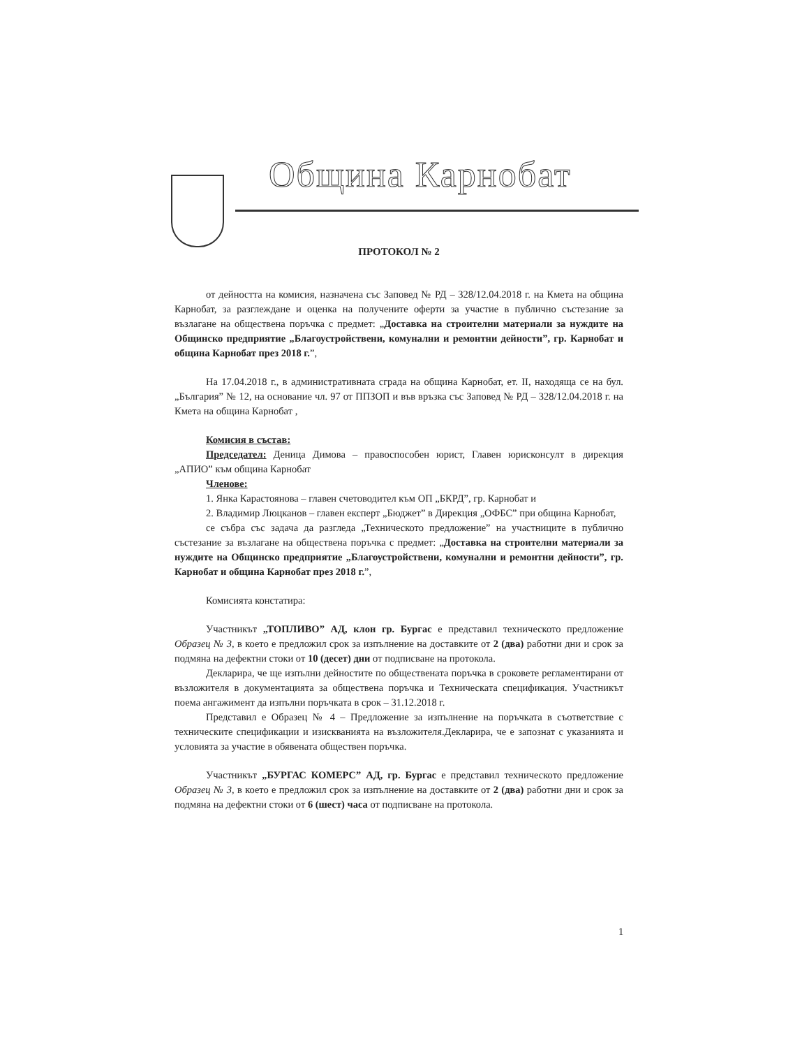Община Карнобат
ПРОТОКОЛ № 2
от дейността на комисия, назначена със Заповед № РД – 328/12.04.2018 г. на Кмета на община Карнобат, за разглеждане и оценка на получените оферти за участие в публично състезание за възлагане на обществена поръчка с предмет: „Доставка на строителни материали за нуждите на Общинско предприятие „Благоустройствени, комунални и ремонтни дейности”, гр. Карнобат и община Карнобат през 2018 г.”,
На 17.04.2018 г., в административната сграда на община Карнобат, ет. II, находяща се на бул. „България” № 12, на основание чл. 97 от ППЗОП и във връзка със Заповед № РД – 328/12.04.2018 г. на Кмета на община Карнобат ,
Комисия в състав:
Председател: Деница Димова – правоспособен юрист, Главен юрисконсулт в дирекция „АПИО” към община Карнобат
Членове:
1. Янка Карастоянова – главен счетоводител към ОП „БКРД”, гр. Карнобат и
2. Владимир Люцканов – главен експерт „Бюджет” в Дирекция „ОФБС” при община Карнобат,
се събра със задача да разгледа „Техническото предложение” на участниците в публично състезание за възлагане на обществена поръчка с предмет: „Доставка на строителни материали за нуждите на Общинско предприятие „Благоустройствени, комунални и ремонтни дейности”, гр. Карнобат и община Карнобат през 2018 г.”,
Комисията констатира:
Участникът „ТОПЛИВО” АД, клон гр. Бургас е представил техническото предложение Образец № 3, в което е предложил срок за изпълнение на доставките от 2 (два) работни дни и срок за подмяна на дефектни стоки от 10 (десет) дни от подписване на протокола.
Декларира, че ще изпълни дейностите по обществената поръчка в сроковете регламентирани от възложителя в документацията за обществена поръчка и Техническата спецификация. Участникът поема ангажимент да изпълни поръчката в срок – 31.12.2018 г.
Представил е Образец № 4 – Предложение за изпълнение на поръчката в съответствие с техническите спецификации и изискванията на възложителя.Декларира, че е запознат с указанията и условията за участие в обявената обществен поръчка.
Участникът „БУРГАС КОМЕРС” АД, гр. Бургас е представил техническото предложение Образец № 3, в което е предложил срок за изпълнение на доставките от 2 (два) работни дни и срок за подмяна на дефектни стоки от 6 (шест) часа от подписване на протокола.
1